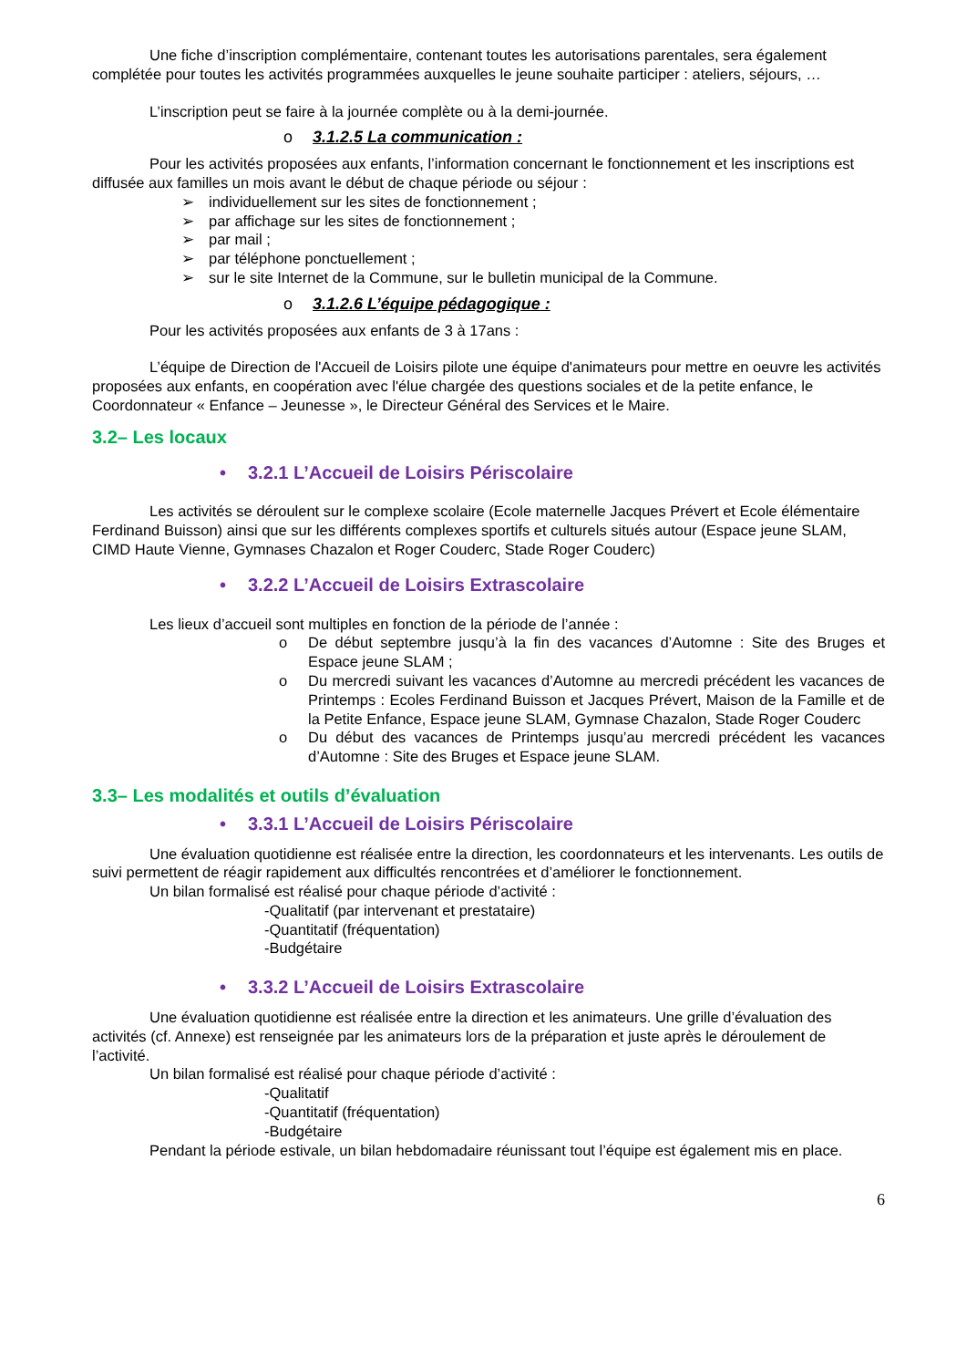Une fiche d’inscription complémentaire, contenant toutes les autorisations parentales, sera également complétée pour toutes les activités programmées auxquelles le jeune souhaite participer : ateliers, séjours, …
L’inscription peut se faire à la journée complète ou à la demi-journée.
o 3.1.2.5 La communication :
Pour les activités proposées aux enfants, l’information concernant le fonctionnement et les inscriptions est diffusée aux familles un mois avant le début de chaque période ou séjour :
individuellement sur les sites de fonctionnement ;
par affichage sur les sites de fonctionnement ;
par mail ;
par téléphone ponctuellement ;
sur le site Internet de la Commune, sur le bulletin municipal de la Commune.
o 3.1.2.6 L’équipe pédagogique :
Pour les activités proposées aux enfants de 3 à 17ans :
L’équipe de Direction de l'Accueil de Loisirs pilote une équipe d'animateurs pour mettre en oeuvre les activités proposées aux enfants, en coopération avec l'élue chargée des questions sociales et de la petite enfance, le Coordonnateur « Enfance – Jeunesse », le Directeur Général des Services et le Maire.
3.2– Les locaux
• 3.2.1 L’Accueil de Loisirs Périscolaire
Les activités se déroulent sur le complexe scolaire (Ecole maternelle Jacques Prévert et Ecole élémentaire Ferdinand Buisson) ainsi que sur les différents complexes sportifs et culturels situés autour (Espace jeune SLAM, CIMD Haute Vienne, Gymnases Chazalon et Roger Couderc, Stade Roger Couderc)
• 3.2.2 L’Accueil de Loisirs Extrascolaire
Les lieux d’accueil sont multiples en fonction de la période de l’année :
o De début septembre jusqu’à la fin des vacances d’Automne : Site des Bruges et Espace jeune SLAM ;
o Du mercredi suivant les vacances d’Automne au mercredi précédent les vacances de Printemps : Ecoles Ferdinand Buisson et Jacques Prévert, Maison de la Famille et de la Petite Enfance, Espace jeune SLAM, Gymnase Chazalon, Stade Roger Couderc
o Du début des vacances de Printemps jusqu’au mercredi précédent les vacances d’Automne : Site des Bruges et Espace jeune SLAM.
3.3– Les modalités et outils d’évaluation
• 3.3.1 L’Accueil de Loisirs Périscolaire
Une évaluation quotidienne est réalisée entre la direction, les coordonnateurs et les intervenants. Les outils de suivi permettent de réagir rapidement aux difficultés rencontrées et d’améliorer le fonctionnement.
Un bilan formalisé est réalisé pour chaque période d’activité :
-Qualitatif (par intervenant et prestataire)
-Quantitatif (fréquentation)
-Budgétaire
• 3.3.2 L’Accueil de Loisirs Extrascolaire
Une évaluation quotidienne est réalisée entre la direction et les animateurs. Une grille d’évaluation des activités (cf. Annexe) est renseignée par les animateurs lors de la préparation et juste après le déroulement de l’activité.
Un bilan formalisé est réalisé pour chaque période d’activité :
-Qualitatif
-Quantitatif (fréquentation)
-Budgétaire
Pendant la période estivale, un bilan hebdomadaire réunissant tout l’équipe est également mis en place.
6